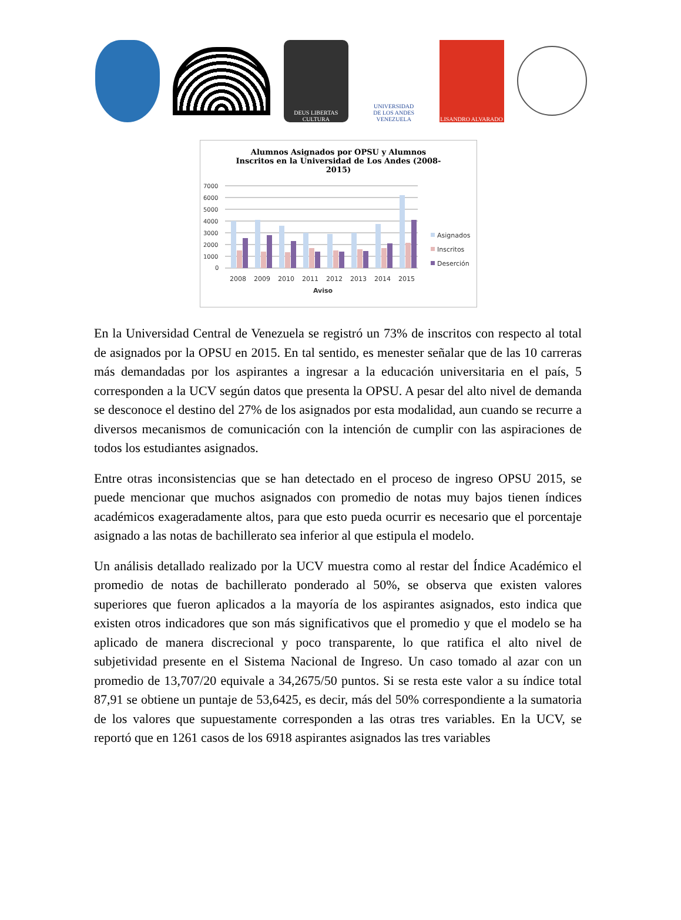DEUS LIBERTAS CULTURA
UNIVERSIDAD
DE LOS ANDES
VENEZUELA
LISANDRO ALVARADO
Alumnos Asignados por OPSU y Alumnos Inscritos en la Universidad de Los Andes (2008-2015)
7000
6000
5000
4000
3000
2000
1000
0
2008
2009
2010
2011
2012
2013
2014
2015
Aviso
Asignados
Inscritos
Deserción
En la Universidad Central de Venezuela se registró un 73% de inscritos con respecto al total de asignados por la OPSU en 2015. En tal sentido, es menester señalar que de las 10 carreras más demandadas por los aspirantes a ingresar a la educación universitaria en el país, 5 corresponden a la UCV según datos que presenta la OPSU. A pesar del alto nivel de demanda se desconoce el destino del 27% de los asignados por esta modalidad, aun cuando se recurre a diversos mecanismos de comunicación con la intención de cumplir con las aspiraciones de todos los estudiantes asignados.
Entre otras inconsistencias que se han detectado en el proceso de ingreso OPSU 2015, se puede mencionar que muchos asignados con promedio de notas muy bajos tienen índices académicos exageradamente altos, para que esto pueda ocurrir es necesario que el porcentaje asignado a las notas de bachillerato sea inferior al que estipula el modelo.
Un análisis detallado realizado por la UCV muestra como al restar del Índice Académico el promedio de notas de bachillerato ponderado al 50%, se observa que existen valores superiores que fueron aplicados a la mayoría de los aspirantes asignados, esto indica que existen otros indicadores que son más significativos que el promedio y que el modelo se ha aplicado de manera discrecional y poco transparente, lo que ratifica el alto nivel de subjetividad presente en el Sistema Nacional de Ingreso. Un caso tomado al azar con un promedio de 13,707/20 equivale a 34,2675/50 puntos. Si se resta este valor a su índice total 87,91 se obtiene un puntaje de 53,6425, es decir, más del 50% correspondiente a la sumatoria de los valores que supuestamente corresponden a las otras tres variables. En la UCV, se reportó que en 1261 casos de los 6918 aspirantes asignados las tres variables